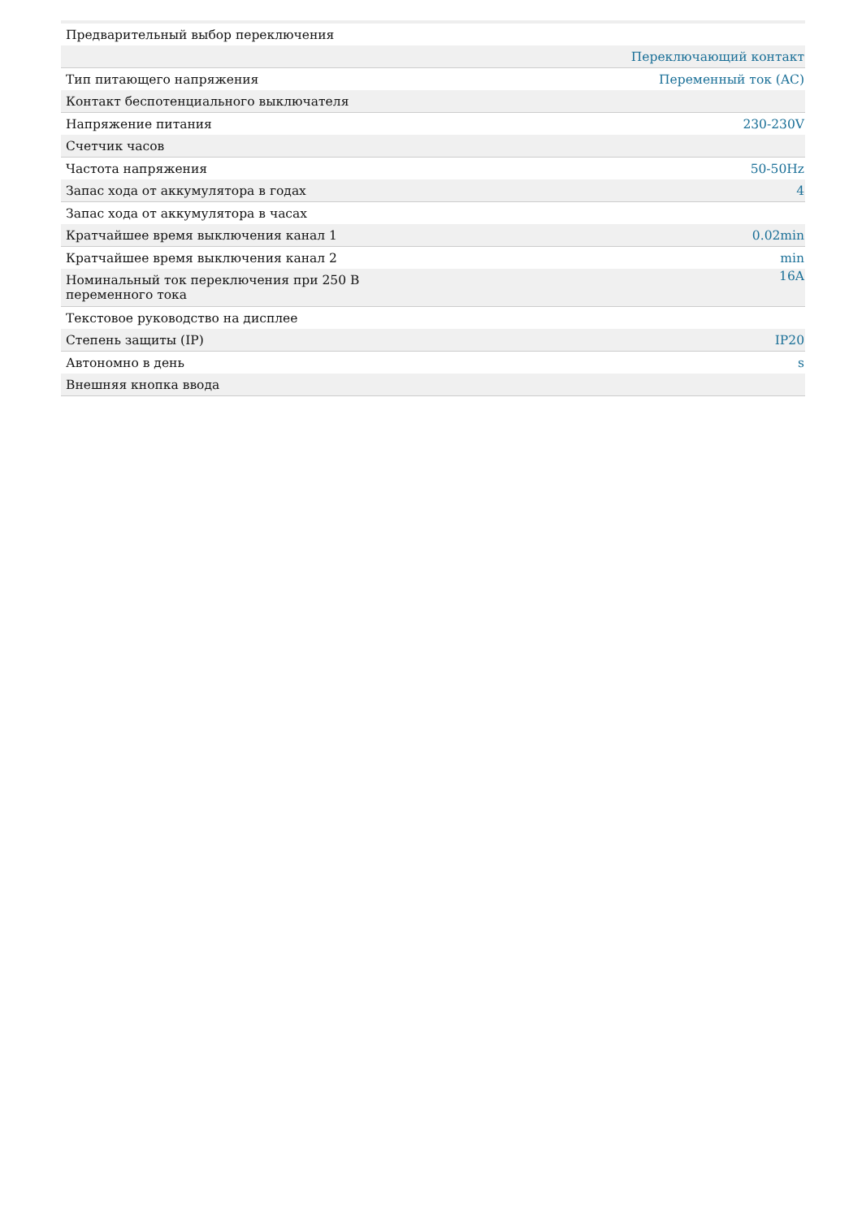| Предварительный выбор переключения | |
| | Переключающий контакт |
| Тип питающего напряжения | Переменный ток (AC) |
| Контакт беспотенциального выключателя | |
| Напряжение питания | 230-230V |
| Счетчик часов | |
| Частота напряжения | 50-50Hz |
| Запас хода от аккумулятора в годах | 4 |
| Запас хода от аккумулятора в часах | |
| Кратчайшее время выключения канал 1 | 0.02min |
| Кратчайшее время выключения канал 2 | min |
| Номинальный ток переключения при 250 В переменного тока | 16A |
| Текстовое руководство на дисплее | |
| Степень защиты (IP) | IP20 |
| Автономно в день | s |
| Внешняя кнопка ввода | |